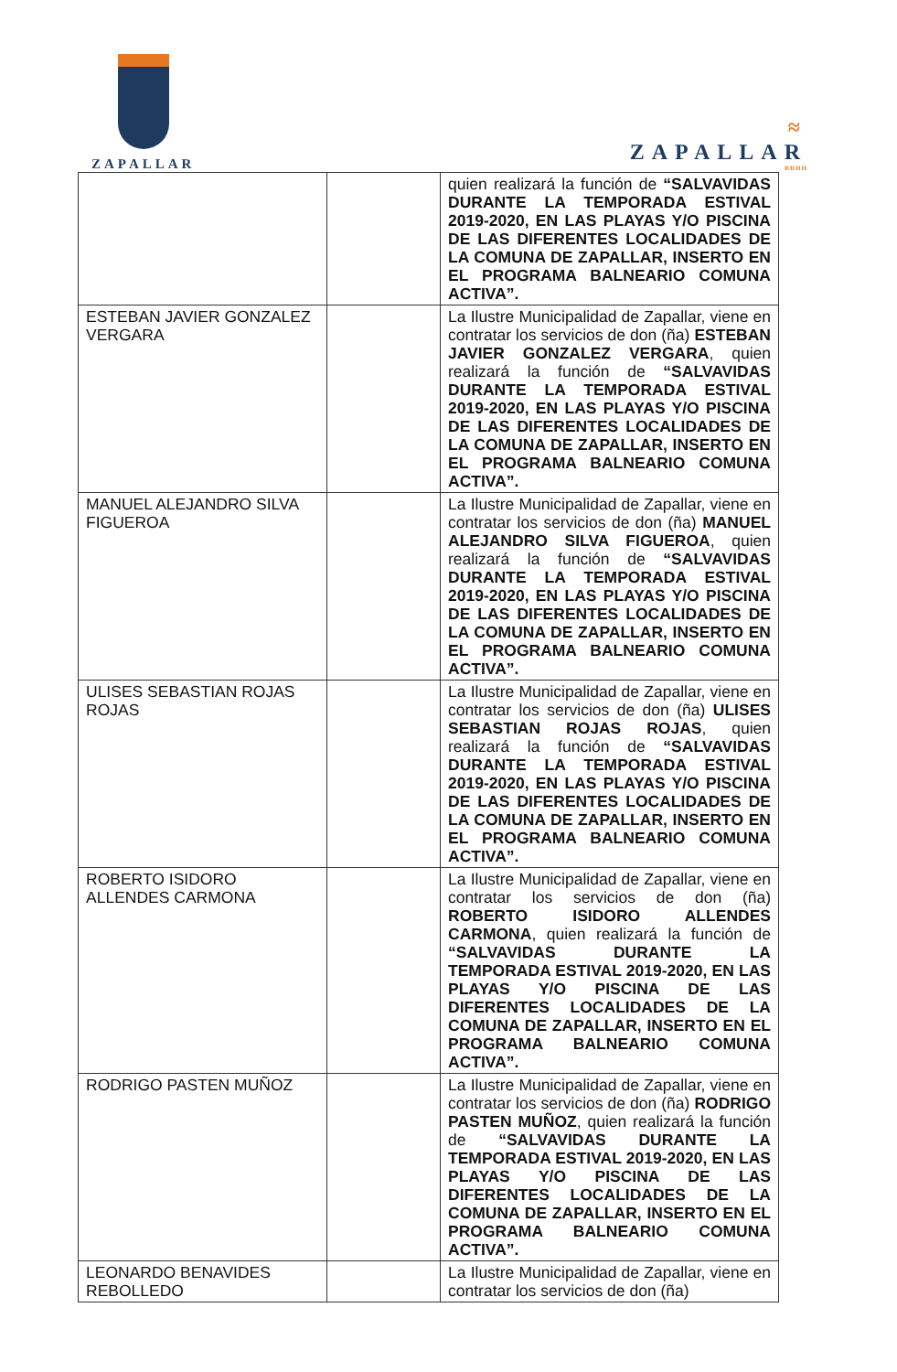ZAPALLAR
≈
ZAPALLAR
RRHH
| | | quien realizará la función de “SALVAVIDAS DURANTE LA TEMPORADA ESTIVAL 2019-2020, EN LAS PLAYAS Y/O PISCINA DE LAS DIFERENTES LOCALIDADES DE LA COMUNA DE ZAPALLAR, INSERTO EN EL PROGRAMA BALNEARIO COMUNA ACTIVA”. |
| ESTEBAN JAVIER GONZALEZ VERGARA | | La Ilustre Municipalidad de Zapallar, viene en contratar los servicios de don (ña) ESTEBAN JAVIER GONZALEZ VERGARA , quien realizará la función de “SALVAVIDAS DURANTE LA TEMPORADA ESTIVAL 2019-2020, EN LAS PLAYAS Y/O PISCINA DE LAS DIFERENTES LOCALIDADES DE LA COMUNA DE ZAPALLAR, INSERTO EN EL PROGRAMA BALNEARIO COMUNA ACTIVA”. |
| MANUEL ALEJANDRO SILVA FIGUEROA | | La Ilustre Municipalidad de Zapallar, viene en contratar los servicios de don (ña) MANUEL ALEJANDRO SILVA FIGUEROA , quien realizará la función de “SALVAVIDAS DURANTE LA TEMPORADA ESTIVAL 2019-2020, EN LAS PLAYAS Y/O PISCINA DE LAS DIFERENTES LOCALIDADES DE LA COMUNA DE ZAPALLAR, INSERTO EN EL PROGRAMA BALNEARIO COMUNA ACTIVA”. |
| ULISES SEBASTIAN ROJAS ROJAS | | La Ilustre Municipalidad de Zapallar, viene en contratar los servicios de don (ña) ULISES SEBASTIAN ROJAS ROJAS , quien realizará la función de “SALVAVIDAS DURANTE LA TEMPORADA ESTIVAL 2019-2020, EN LAS PLAYAS Y/O PISCINA DE LAS DIFERENTES LOCALIDADES DE LA COMUNA DE ZAPALLAR, INSERTO EN EL PROGRAMA BALNEARIO COMUNA ACTIVA”. |
| ROBERTO ISIDORO ALLENDES CARMONA | | La Ilustre Municipalidad de Zapallar, viene en contratar los servicios de don (ña) ROBERTO ISIDORO ALLENDES CARMONA , quien realizará la función de “SALVAVIDAS DURANTE LA TEMPORADA ESTIVAL 2019-2020, EN LAS PLAYAS Y/O PISCINA DE LAS DIFERENTES LOCALIDADES DE LA COMUNA DE ZAPALLAR, INSERTO EN EL PROGRAMA BALNEARIO COMUNA ACTIVA”. |
| RODRIGO PASTEN MUÑOZ | | La Ilustre Municipalidad de Zapallar, viene en contratar los servicios de don (ña) RODRIGO PASTEN MUÑOZ , quien realizará la función de “SALVAVIDAS DURANTE LA TEMPORADA ESTIVAL 2019-2020, EN LAS PLAYAS Y/O PISCINA DE LAS DIFERENTES LOCALIDADES DE LA COMUNA DE ZAPALLAR, INSERTO EN EL PROGRAMA BALNEARIO COMUNA ACTIVA”. |
| LEONARDO BENAVIDES REBOLLEDO | | La Ilustre Municipalidad de Zapallar, viene en contratar los servicios de don (ña) |